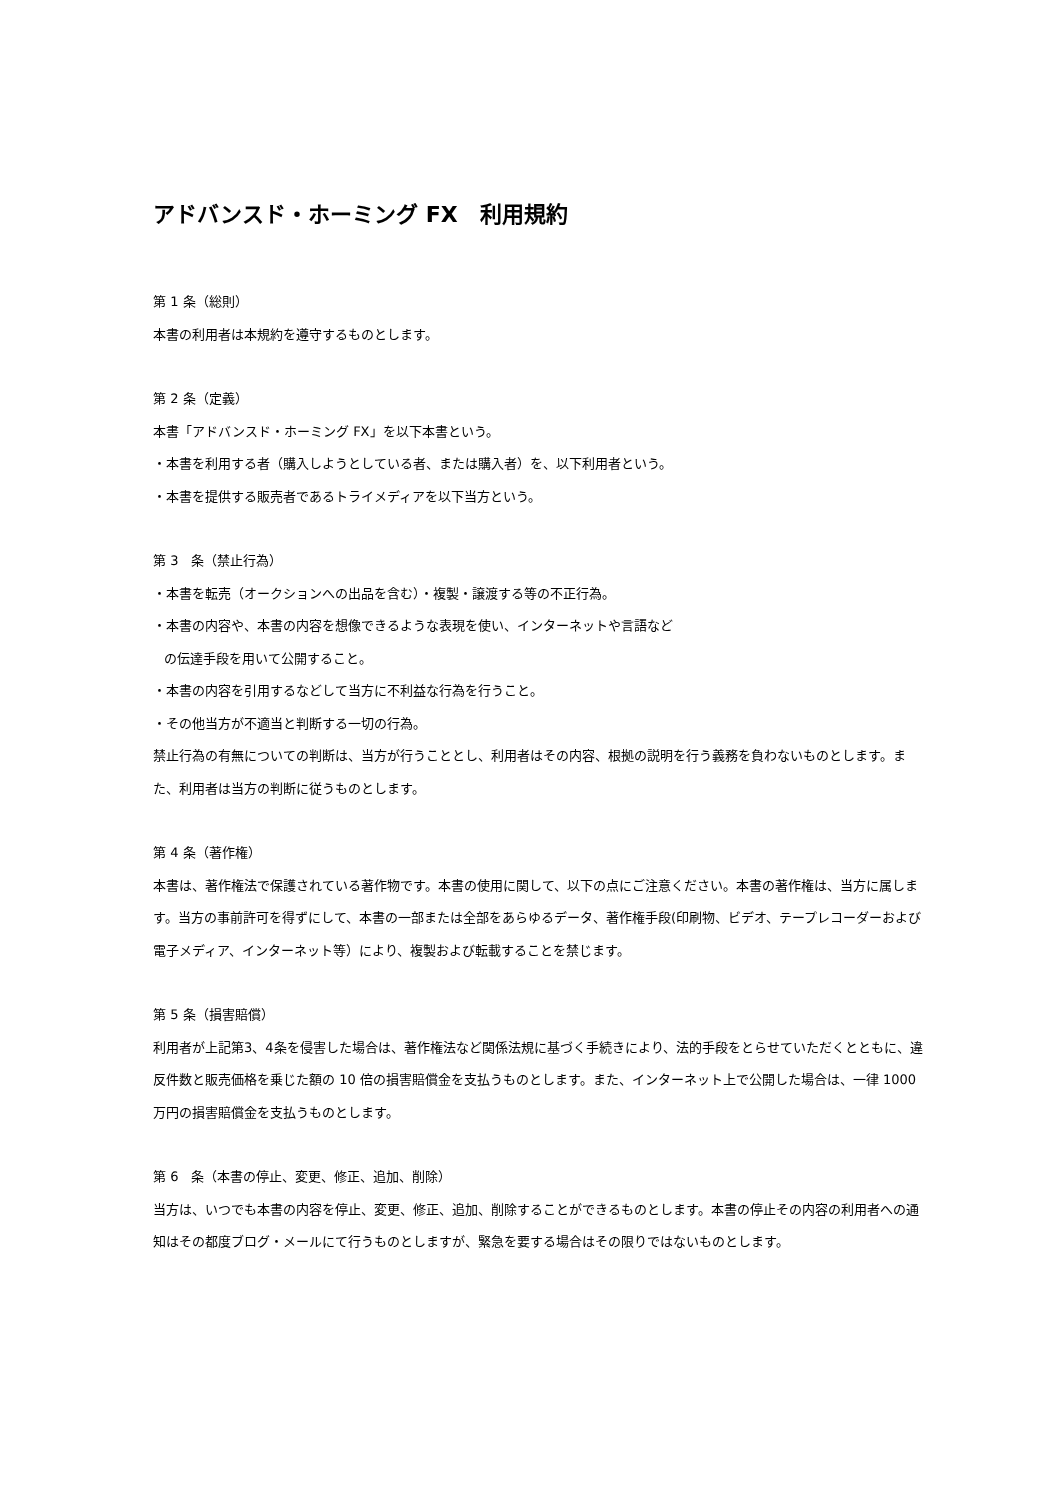アドバンスド・ホーミング FX　利用規約
第 1 条（総則）
本書の利用者は本規約を遵守するものとします。
第 2 条（定義）
本書「アドバンスド・ホーミング FX」を以下本書という。
・本書を利用する者（購入しようとしている者、または購入者）を、以下利用者という。
・本書を提供する販売者であるトライメディアを以下当方という。
第 3　条（禁止行為）
・本書を転売（オークションへの出品を含む）・複製・譲渡する等の不正行為。
・本書の内容や、本書の内容を想像できるような表現を使い、インターネットや言語など
の伝達手段を用いて公開すること。
・本書の内容を引用するなどして当方に不利益な行為を行うこと。
・その他当方が不適当と判断する一切の行為。
禁止行為の有無についての判断は、当方が行うこととし、利用者はその内容、根拠の説明を行う義務を負わないものとします。また、利用者は当方の判断に従うものとします。
第 4 条（著作権）
本書は、著作権法で保護されている著作物です。本書の使用に関して、以下の点にご注意ください。本書の著作権は、当方に属します。当方の事前許可を得ずにして、本書の一部または全部をあらゆるデータ、著作権手段(印刷物、ビデオ、テープレコーダーおよび電子メディア、インターネット等）により、複製および転載することを禁じます。
第 5 条（損害賠償）
利用者が上記第3、4条を侵害した場合は、著作権法など関係法規に基づく手続きにより、法的手段をとらせていただくとともに、違反件数と販売価格を乗じた額の 10 倍の損害賠償金を支払うものとします。また、インターネット上で公開した場合は、一律 1000 万円の損害賠償金を支払うものとします。
第 6　条（本書の停止、変更、修正、追加、削除）
当方は、いつでも本書の内容を停止、変更、修正、追加、削除することができるものとします。本書の停止その内容の利用者への通知はその都度ブログ・メールにて行うものとしますが、緊急を要する場合はその限りではないものとします。